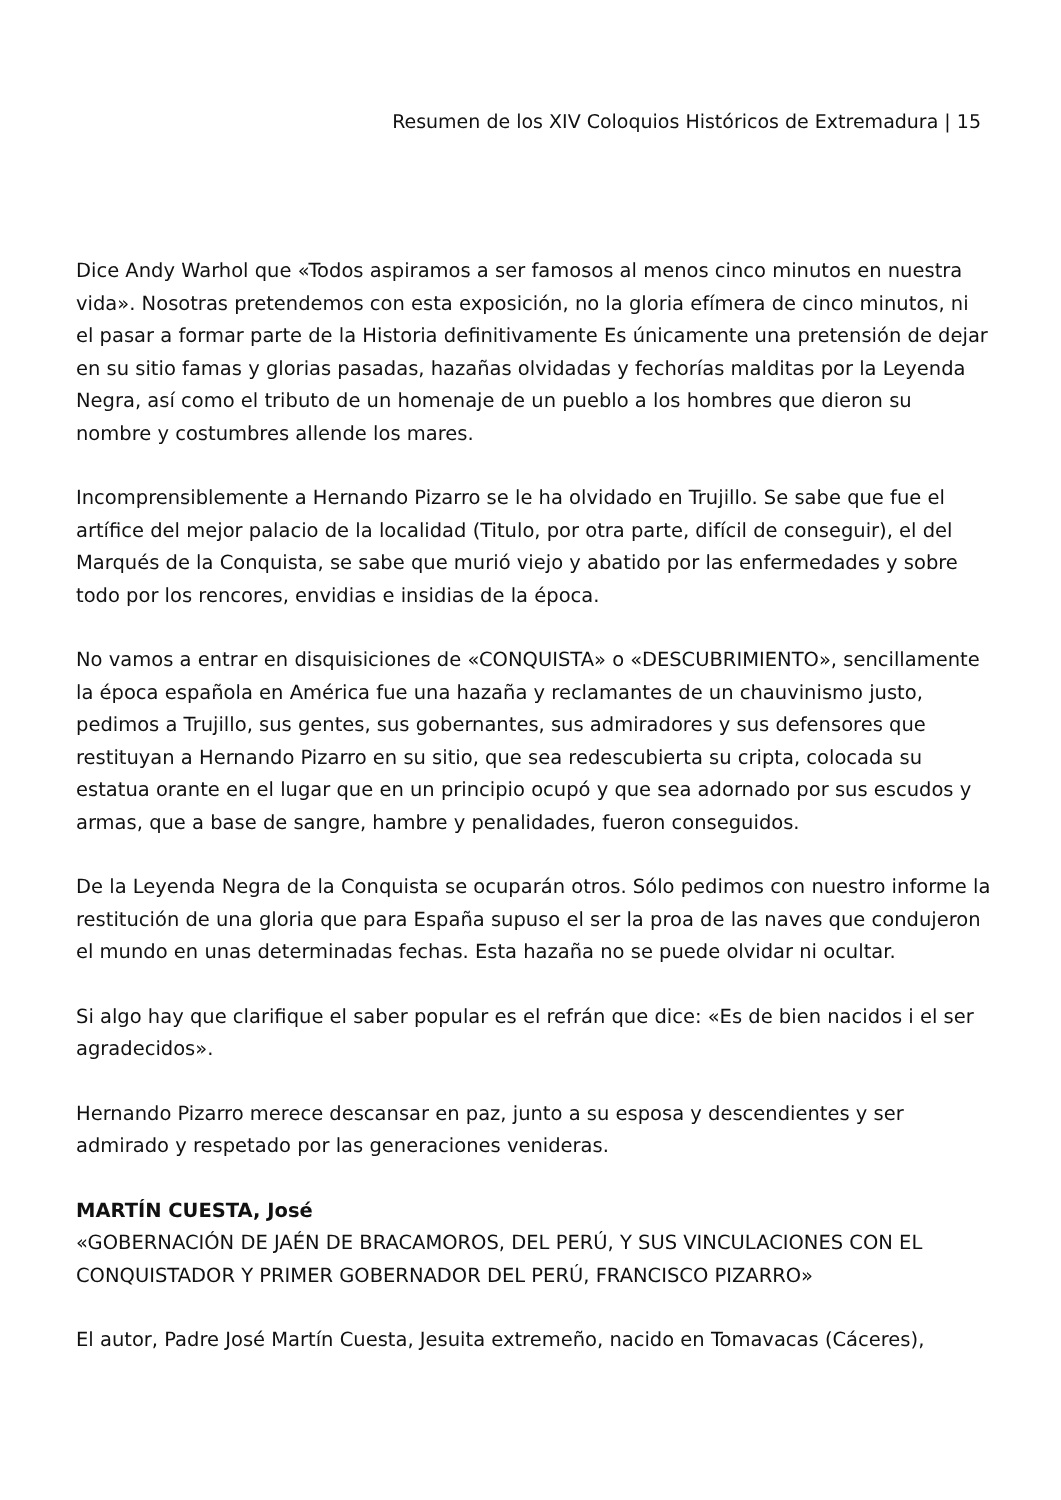Resumen de los XIV Coloquios Históricos de Extremadura | 15
Dice Andy Warhol que «Todos aspiramos a ser famosos al menos cinco minutos en nuestra vida». Nosotras pretendemos con esta exposición, no la gloria efímera de cinco minutos, ni el pasar a formar parte de la Historia definitivamente Es únicamente una pretensión de dejar en su sitio famas y glorias pasadas, hazañas olvidadas y fechorías malditas por la Leyenda Negra, así como el tributo de un homenaje de un pueblo a los hombres que dieron su nombre y costumbres allende los mares.
Incomprensiblemente a Hernando Pizarro se le ha olvidado en Trujillo. Se sabe que fue el artífice del mejor palacio de la localidad (Titulo, por otra parte, difícil de conseguir), el del Marqués de la Conquista, se sabe que murió viejo y abatido por las enfermedades y sobre todo por los rencores, envidias e insidias de la época.
No vamos a entrar en disquisiciones de «CONQUISTA» o «DESCUBRIMIENTO», sencillamente la época española en América fue una hazaña y reclamantes de un chauvinismo justo, pedimos a Trujillo, sus gentes, sus gobernantes, sus admiradores y sus defensores que restituyan a Hernando Pizarro en su sitio, que sea redescubierta su cripta, colocada su estatua orante en el lugar que en un principio ocupó y que sea adornado por sus escudos y armas, que a base de sangre, hambre y penalidades, fueron conseguidos.
De la Leyenda Negra de la Conquista se ocuparán otros. Sólo pedimos con nuestro informe la restitución de una gloria que para España supuso el ser la proa de las naves que condujeron el mundo en unas determinadas fechas. Esta hazaña no se puede olvidar ni ocultar.
Si algo hay que clarifique el saber popular es el refrán que dice: «Es de bien nacidos i el ser agradecidos».
Hernando Pizarro merece descansar en paz, junto a su esposa y descendientes y ser admirado y respetado por las generaciones venideras.
MARTÍN CUESTA, José
«GOBERNACIÓN DE JAÉN DE BRACAMOROS, DEL PERÚ, Y SUS VINCULACIONES CON EL CONQUISTADOR Y PRIMER GOBERNADOR DEL PERÚ, FRANCISCO PIZARRO»
El autor, Padre José Martín Cuesta, Jesuita extremeño, nacido en Tomavacas (Cáceres),